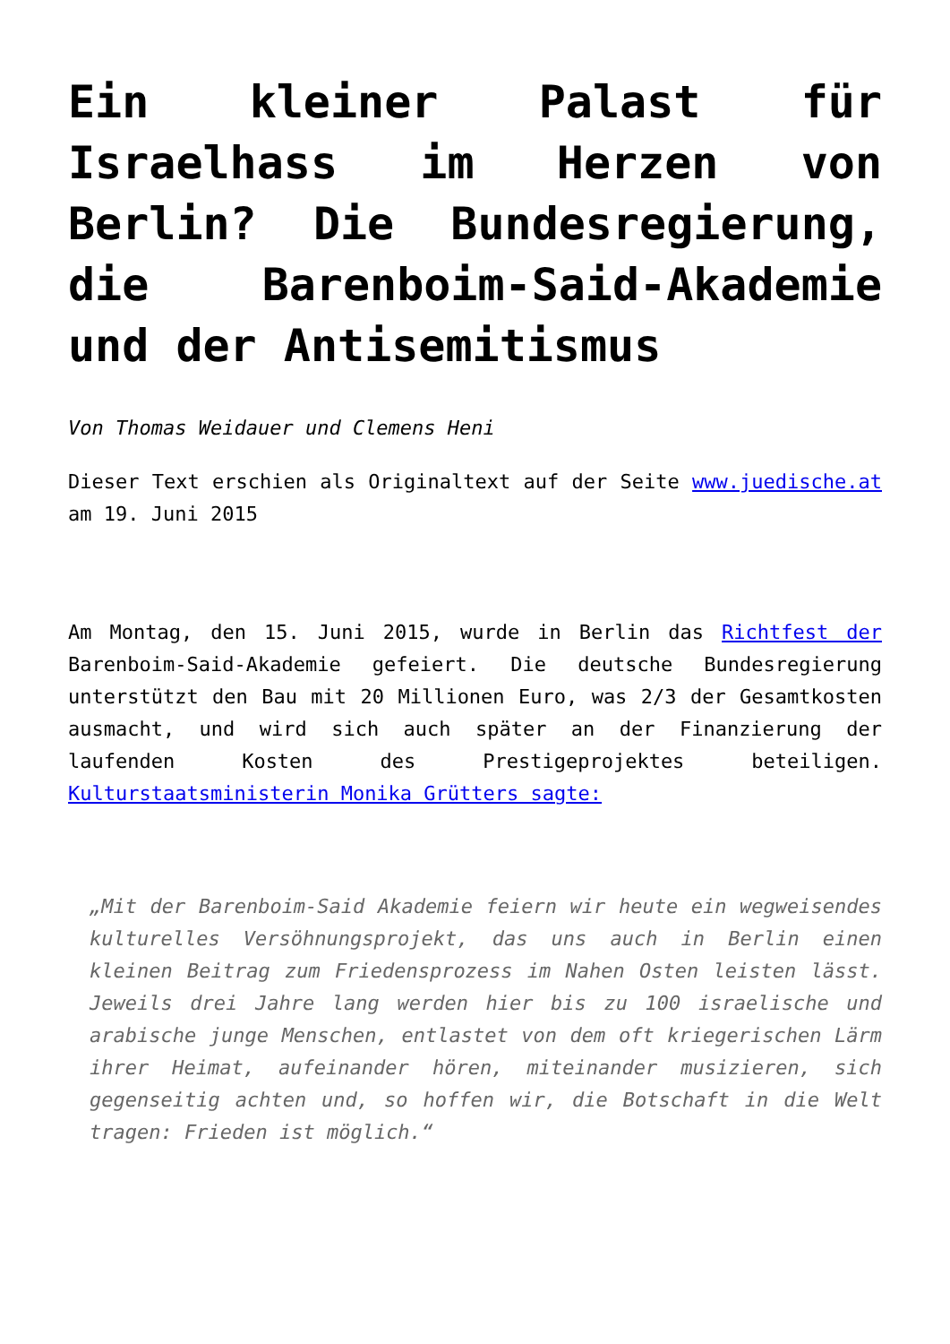Ein kleiner Palast für Israelhass im Herzen von Berlin? Die Bundesregierung, die Barenboim-Said-Akademie und der Antisemitismus
Von Thomas Weidauer und Clemens Heni
Dieser Text erschien als Originaltext auf der Seite www.juedische.at am 19. Juni 2015
Am Montag, den 15. Juni 2015, wurde in Berlin das Richtfest der Barenboim-Said-Akademie gefeiert. Die deutsche Bundesregierung unterstützt den Bau mit 20 Millionen Euro, was 2/3 der Gesamtkosten ausmacht, und wird sich auch später an der Finanzierung der laufenden Kosten des Prestigeprojektes beteiligen. Kulturstaatsministerin Monika Grütters sagte:
„Mit der Barenboim-Said Akademie feiern wir heute ein wegweisendes kulturelles Versöhnungsprojekt, das uns auch in Berlin einen kleinen Beitrag zum Friedensprozess im Nahen Osten leisten lässt. Jeweils drei Jahre lang werden hier bis zu 100 israelische und arabische junge Menschen, entlastet von dem oft kriegerischen Lärm ihrer Heimat, aufeinander hören, miteinander musizieren, sich gegenseitig achten und, so hoffen wir, die Botschaft in die Welt tragen: Frieden ist möglich.“